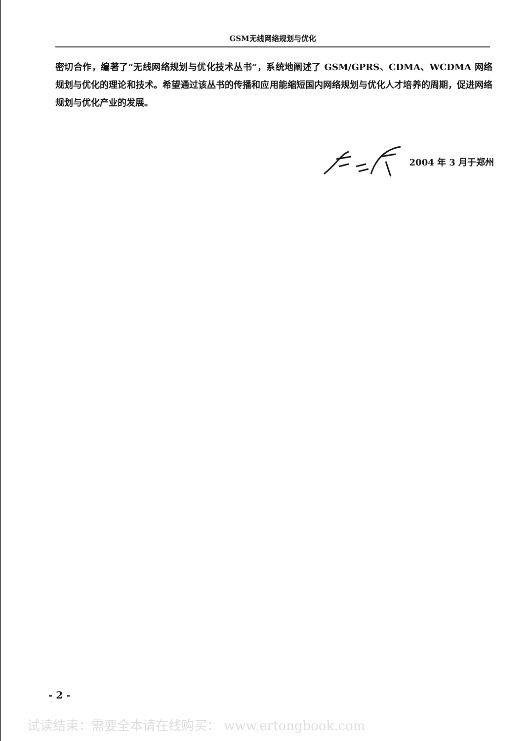GSM无线网络规划与优化
密切合作，编著了“无线网络规划与优化技术丛书”，系统地阐述了 GSM/GPRS、CDMA、WCDMA 网络规划与优化的理论和技术。希望通过该丛书的传播和应用能缩短国内网络规划与优化人才培养的周期，促进网络规划与优化产业的发展。
2004 年 3 月于郑州
- 2 -
试读结束：需要全本请在线购买： www.ertongbook.com